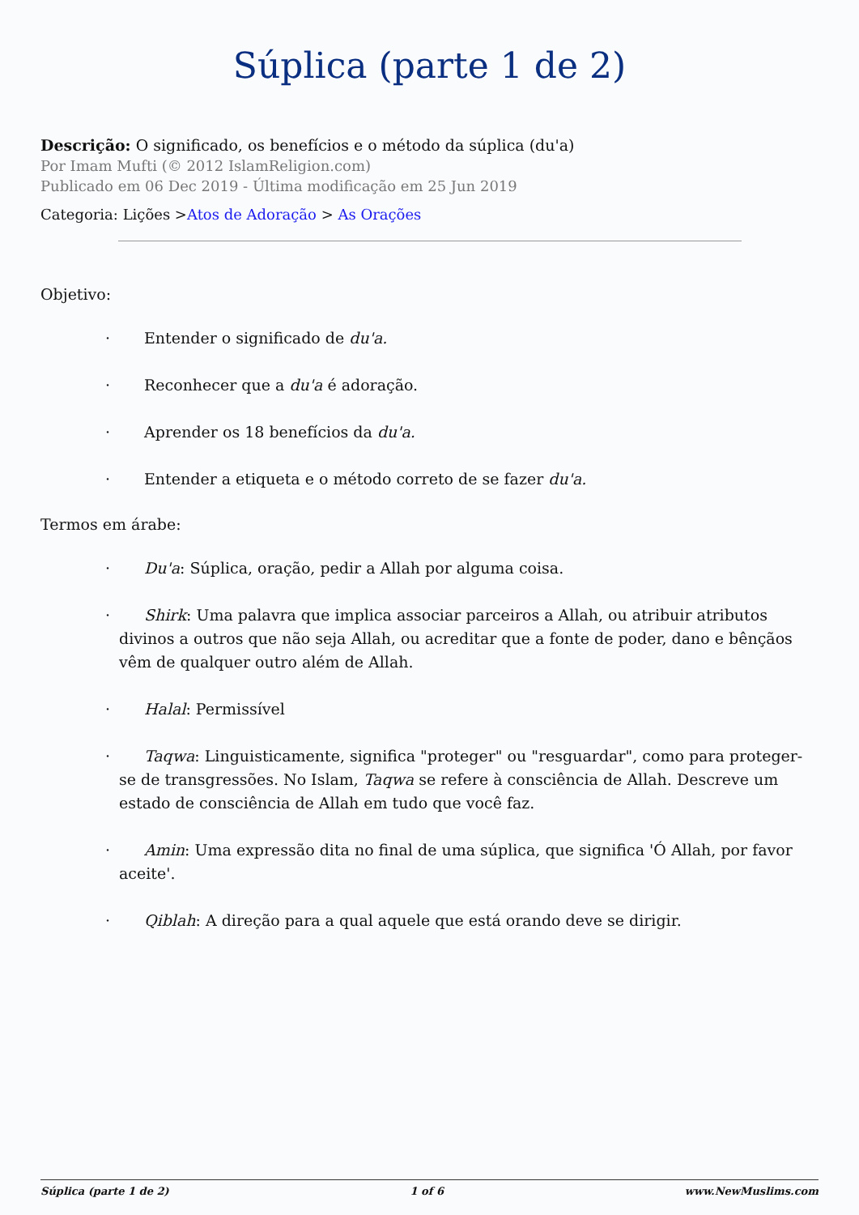Súplica (parte 1 de 2)
Descrição: O significado, os benefícios e o método da súplica (du'a)
Por Imam Mufti (© 2012 IslamReligion.com)
Publicado em 06 Dec 2019 - Última modificação em 25 Jun 2019
Categoria: Lições >Atos de Adoração > As Orações
Objetivo:
· Entender o significado de du'a.
· Reconhecer que a du'a é adoração.
· Aprender os 18 benefícios da du'a.
· Entender a etiqueta e o método correto de se fazer du'a.
Termos em árabe:
· Du'a: Súplica, oração, pedir a Allah por alguma coisa.
· Shirk: Uma palavra que implica associar parceiros a Allah, ou atribuir atributos divinos a outros que não seja Allah, ou acreditar que a fonte de poder, dano e bênçãos vêm de qualquer outro além de Allah.
· Halal: Permissível
· Taqwa: Linguisticamente, significa "proteger" ou "resguardar", como para proteger-se de transgressões. No Islam, Taqwa se refere à consciência de Allah. Descreve um estado de consciência de Allah em tudo que você faz.
· Amin: Uma expressão dita no final de uma súplica, que significa 'Ó Allah, por favor aceite'.
· Qiblah: A direção para a qual aquele que está orando deve se dirigir.
Súplica (parte 1 de 2) 1 of 6 www.NewMuslims.com